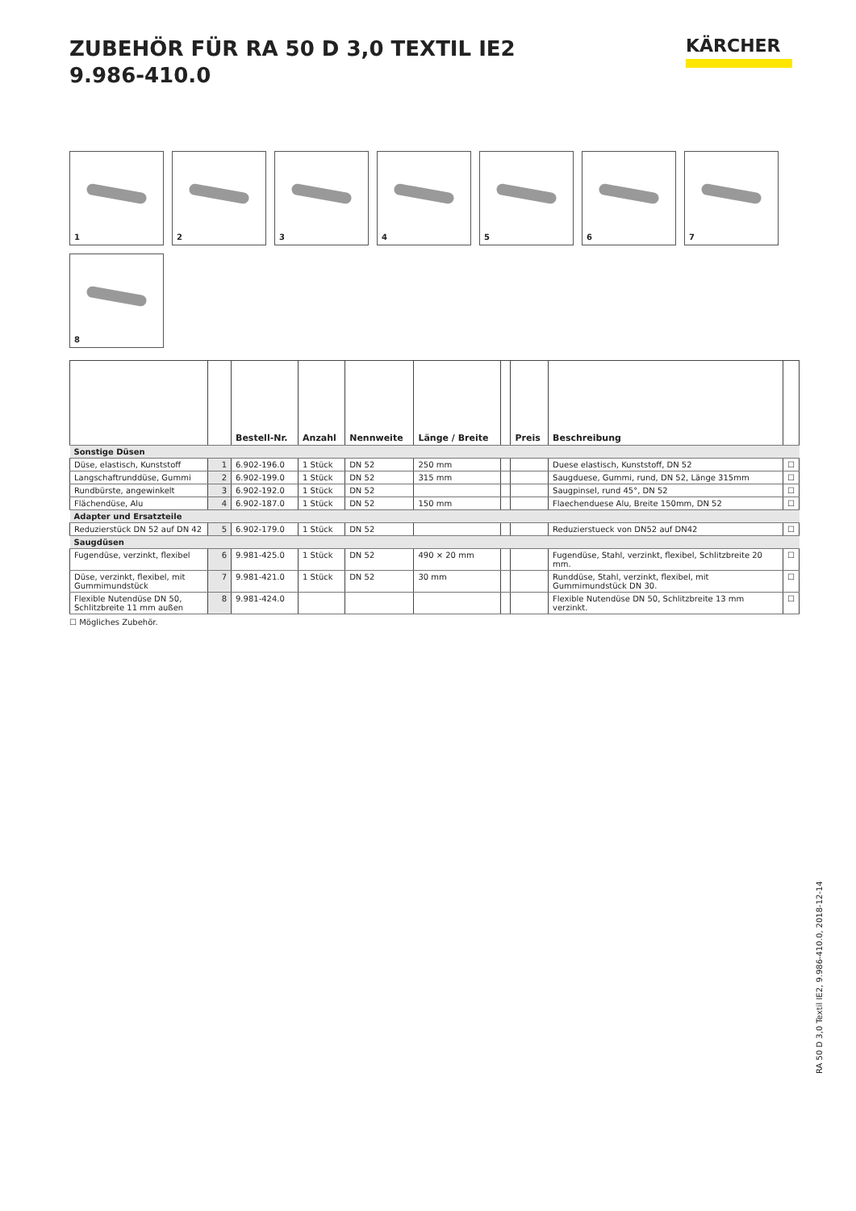ZUBEHÖR FÜR RA 50 D 3,0 TEXTIL IE2
9.986-410.0
KÄRCHER
1 2 3 4 5 6 7 8
| | | Bestell-Nr. | Anzahl | Nennweite | Länge / Breite | | Preis | Beschreibung | |
| --- | --- | --- | --- | --- | --- | --- | --- | --- | --- |
| Sonstige Düsen | | | | | | | | | |
| Düse, elastisch, Kunststoff | 1 | 6.902-196.0 | 1 Stück | DN 52 | 250 mm | | | Duese elastisch, Kunststoff, DN 52 | ☐ |
| Langschaftrunddüse, Gummi | 2 | 6.902-199.0 | 1 Stück | DN 52 | 315 mm | | | Saugduese, Gummi, rund, DN 52, Länge 315mm | ☐ |
| Rundbürste, angewinkelt | 3 | 6.902-192.0 | 1 Stück | DN 52 | | | | Saugpinsel, rund 45°, DN 52 | ☐ |
| Flächendüse, Alu | 4 | 6.902-187.0 | 1 Stück | DN 52 | 150 mm | | | Flaechenduese Alu, Breite 150mm, DN 52 | ☐ |
| Adapter und Ersatzteile | | | | | | | | | |
| Reduzierstück DN 52 auf DN 42 | 5 | 6.902-179.0 | 1 Stück | DN 52 | | | | Reduzierstueck von DN52 auf DN42 | ☐ |
| Saugdüsen | | | | | | | | | |
| Fugendüse, verzinkt, flexibel | 6 | 9.981-425.0 | 1 Stück | DN 52 | 490 × 20 mm | | | Fugendüse, Stahl, verzinkt, flexibel, Schlitzbreite 20 mm. | ☐ |
| Düse, verzinkt, flexibel, mit Gummimundstück | 7 | 9.981-421.0 | 1 Stück | DN 52 | 30 mm | | | Runddüse, Stahl, verzinkt, flexibel, mit Gummimundstück DN 30. | ☐ |
| Flexible Nutendüse DN 50, Schlitzbreite 11 mm außen | 8 | 9.981-424.0 | | | | | | Flexible Nutendüse DN 50, Schlitzbreite 13 mm verzinkt. | ☐ |
☐ Mögliches Zubehör.
RA 50 D 3,0 Textil IE2, 9.986-410.0, 2018-12-14